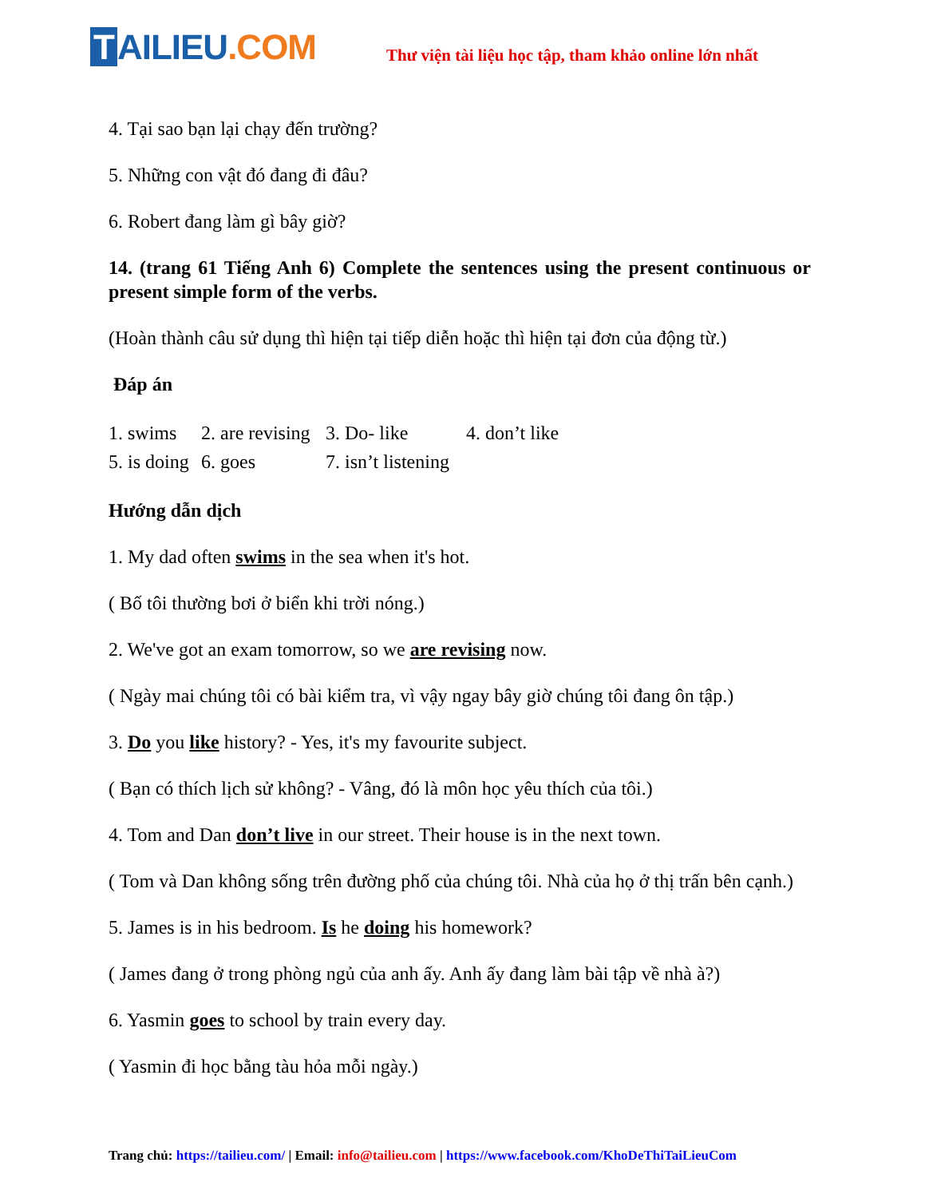T AILIEU.COM
Thư viện tài liệu học tập, tham khảo online lớn nhất
4. Tại sao bạn lại chạy đến trường?
5. Những con vật đó đang đi đâu?
6. Robert đang làm gì bây giờ?
14. (trang 61 Tiếng Anh 6) Complete the sentences using the present continuous or present simple form of the verbs.
(Hoàn thành câu sử dụng thì hiện tại tiếp diễn hoặc thì hiện tại đơn của động từ.)
Đáp án
1. swims 2. are revising 3. Do- like 4. don’t like
5. is doing 6. goes 7. isn’t listening
Hướng dẫn dịch
1. My dad often swims in the sea when it's hot.
( Bố tôi thường bơi ở biển khi trời nóng.)
2. We've got an exam tomorrow, so we are revising now.
( Ngày mai chúng tôi có bài kiểm tra, vì vậy ngay bây giờ chúng tôi đang ôn tập.)
3. Do you like history? - Yes, it's my favourite subject.
( Bạn có thích lịch sử không? - Vâng, đó là môn học yêu thích của tôi.)
4. Tom and Dan don’t live in our street. Their house is in the next town.
( Tom và Dan không sống trên đường phố của chúng tôi. Nhà của họ ở thị trấn bên cạnh.)
5. James is in his bedroom. Is he doing his homework?
( James đang ở trong phòng ngủ của anh ấy. Anh ấy đang làm bài tập về nhà à?)
6. Yasmin goes to school by train every day.
( Yasmin đi học bằng tàu hỏa mỗi ngày.)
Trang chủ: https://tailieu.com/ | Email: info@tailieu.com | https://www.facebook.com/KhoDeThiTaiLieuCom